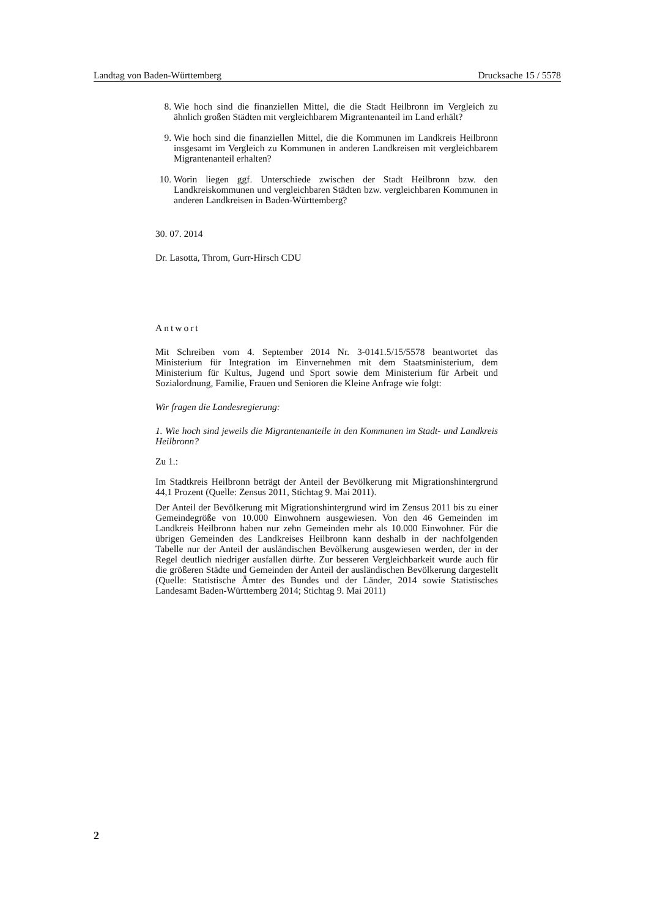Landtag von Baden-Württemberg Drucksache 15 / 5578
8. Wie hoch sind die finanziellen Mittel, die die Stadt Heilbronn im Vergleich zu ähnlich großen Städten mit vergleichbarem Migrantenanteil im Land erhält?
9. Wie hoch sind die finanziellen Mittel, die die Kommunen im Landkreis Heilbronn insgesamt im Vergleich zu Kommunen in anderen Landkreisen mit vergleichbarem Migrantenanteil erhalten?
10. Worin liegen ggf. Unterschiede zwischen der Stadt Heilbronn bzw. den Landkreiskommunen und vergleichbaren Städten bzw. vergleichbaren Kommunen in anderen Landkreisen in Baden-Württemberg?
30. 07. 2014
Dr. Lasotta, Throm, Gurr-Hirsch CDU
Antwort
Mit Schreiben vom 4. September 2014 Nr. 3-0141.5/15/5578 beantwortet das Ministerium für Integration im Einvernehmen mit dem Staatsministerium, dem Ministerium für Kultus, Jugend und Sport sowie dem Ministerium für Arbeit und Sozialordnung, Familie, Frauen und Senioren die Kleine Anfrage wie folgt:
Wir fragen die Landesregierung:
1. Wie hoch sind jeweils die Migrantenanteile in den Kommunen im Stadt- und Landkreis Heilbronn?
Zu 1.:
Im Stadtkreis Heilbronn beträgt der Anteil der Bevölkerung mit Migrationshintergrund 44,1 Prozent (Quelle: Zensus 2011, Stichtag 9. Mai 2011).
Der Anteil der Bevölkerung mit Migrationshintergrund wird im Zensus 2011 bis zu einer Gemeindegröße von 10.000 Einwohnern ausgewiesen. Von den 46 Gemeinden im Landkreis Heilbronn haben nur zehn Gemeinden mehr als 10.000 Einwohner. Für die übrigen Gemeinden des Landkreises Heilbronn kann deshalb in der nachfolgenden Tabelle nur der Anteil der ausländischen Bevölkerung ausgewiesen werden, der in der Regel deutlich niedriger ausfallen dürfte. Zur besseren Vergleichbarkeit wurde auch für die größeren Städte und Gemeinden der Anteil der ausländischen Bevölkerung dargestellt (Quelle: Statistische Ämter des Bundes und der Länder, 2014 sowie Statistisches Landesamt Baden-Württemberg 2014; Stichtag 9. Mai 2011)
2